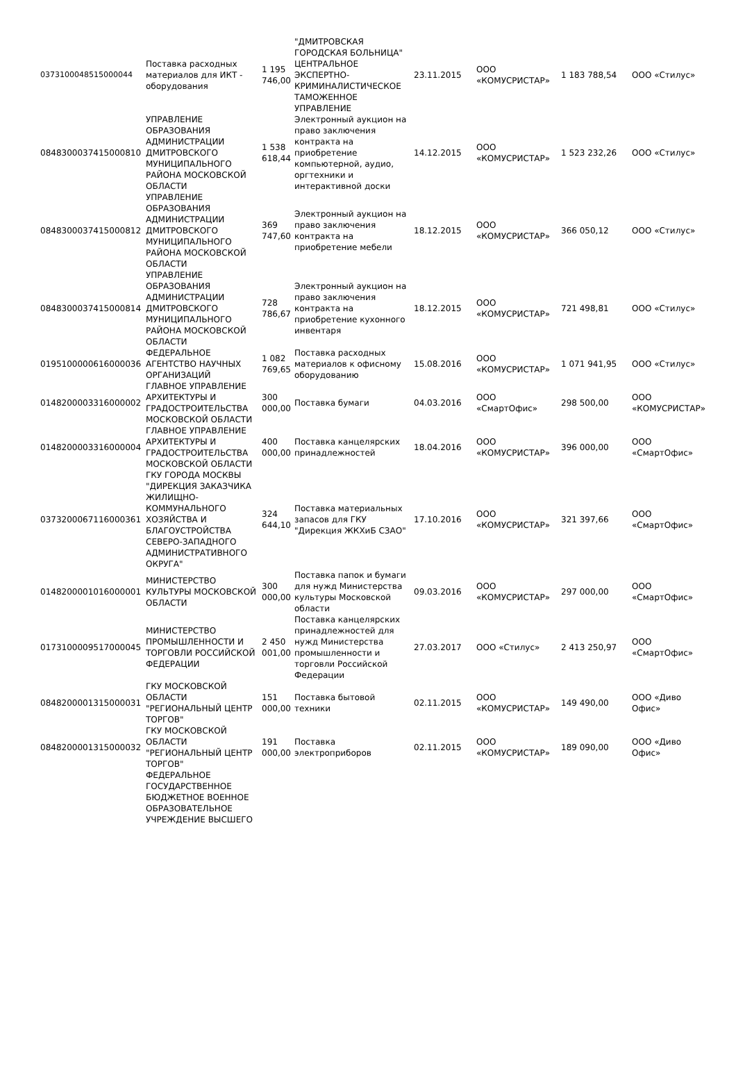| 0373100048515000044 | Поставка расходных материалов для ИКТ - оборудования | 1 195 746,00 | "ДМИТРОВСКАЯ ГОРОДСКАЯ БОЛЬНИЦА" ЦЕНТРАЛЬНОЕ ЭКСПЕРТНО-КРИМИНАЛИСТИЧЕСКОЕ ТАМОЖЕННОЕ УПРАВЛЕНИЕ | 23.11.2015 | ООО «КОМУСРИСТАР» | 1 183 788,54 | ООО «Стилус» |
| 0848300037415000810 | УПРАВЛЕНИЕ ОБРАЗОВАНИЯ АДМИНИСТРАЦИИ ДМИТРОВСКОГО МУНИЦИПАЛЬНОГО РАЙОНА МОСКОВСКОЙ ОБЛАСТИ | 1 538 618,44 | Электронный аукцион на право заключения контракта на приобретение компьютерной, аудио, оргтехники и интерактивной доски | 14.12.2015 | ООО «КОМУСРИСТАР» | 1 523 232,26 | ООО «Стилус» |
| 0848300037415000812 | УПРАВЛЕНИЕ ОБРАЗОВАНИЯ АДМИНИСТРАЦИИ ДМИТРОВСКОГО МУНИЦИПАЛЬНОГО РАЙОНА МОСКОВСКОЙ ОБЛАСТИ | 369 747,60 | Электронный аукцион на право заключения контракта на приобретение мебели | 18.12.2015 | ООО «КОМУСРИСТАР» | 366 050,12 | ООО «Стилус» |
| 0848300037415000814 | УПРАВЛЕНИЕ ОБРАЗОВАНИЯ АДМИНИСТРАЦИИ ДМИТРОВСКОГО МУНИЦИПАЛЬНОГО РАЙОНА МОСКОВСКОЙ ОБЛАСТИ | 728 786,67 | Электронный аукцион на право заключения контракта на приобретение кухонного инвентаря | 18.12.2015 | ООО «КОМУСРИСТАР» | 721 498,81 | ООО «Стилус» |
| 0195100000616000036 | ФЕДЕРАЛЬНОЕ АГЕНТСТВО НАУЧНЫХ ОРГАНИЗАЦИЙ | 1 082 769,65 | Поставка расходных материалов к офисному оборудованию | 15.08.2016 | ООО «КОМУСРИСТАР» | 1 071 941,95 | ООО «Стилус» |
| 0148200003316000002 | ГЛАВНОЕ УПРАВЛЕНИЕ АРХИТЕКТУРЫ И ГРАДОСТРОИТЕЛЬСТВА МОСКОВСКОЙ ОБЛАСТИ | 300 000,00 | Поставка бумаги | 04.03.2016 | ООО «СмартОфис» | 298 500,00 | ООО «КОМУСРИСТАР» |
| 0148200003316000004 | ГЛАВНОЕ УПРАВЛЕНИЕ АРХИТЕКТУРЫ И ГРАДОСТРОИТЕЛЬСТВА МОСКОВСКОЙ ОБЛАСТИ | 400 000,00 | Поставка канцелярских принадлежностей | 18.04.2016 | ООО «КОМУСРИСТАР» | 396 000,00 | ООО «СмартОфис» |
| 0373200067116000361 | ГКУ ГОРОДА МОСКВЫ "ДИРЕКЦИЯ ЗАКАЗЧИКА ЖИЛИЩНО-КОММУНАЛЬНОГО ХОЗЯЙСТВА И БЛАГОУСТРОЙСТВА СЕВЕРО-ЗАПАДНОГО АДМИНИСТРАТИВНОГО ОКРУГА" | 324 644,10 | Поставка материальных запасов для ГКУ "Дирекция ЖКХиБ СЗАО" | 17.10.2016 | ООО «КОМУСРИСТАР» | 321 397,66 | ООО «СмартОфис» |
| 0148200001016000001 | МИНИСТЕРСТВО КУЛЬТУРЫ МОСКОВСКОЙ ОБЛАСТИ | 300 000,00 | Поставка папок и бумаги для нужд Министерства культуры Московской области | 09.03.2016 | ООО «КОМУСРИСТАР» | 297 000,00 | ООО «СмартОфис» |
| 0173100009517000045 | МИНИСТЕРСТВО ПРОМЫШЛЕННОСТИ И ТОРГОВЛИ РОССИЙСКОЙ ФЕДЕРАЦИИ | 2 450 001,00 | Поставка канцелярских принадлежностей для нужд Министерства промышленности и торговли Российской Федерации | 27.03.2017 | ООО «Стилус» | 2 413 250,97 | ООО «СмартОфис» |
| 0848200001315000031 | ГКУ МОСКОВСКОЙ ОБЛАСТИ "РЕГИОНАЛЬНЫЙ ЦЕНТР ТОРГОВ" | 151 000,00 | Поставка бытовой техники | 02.11.2015 | ООО «КОМУСРИСТАР» | 149 490,00 | ООО «Диво Офис» |
| 0848200001315000032 | ГКУ МОСКОВСКОЙ ОБЛАСТИ "РЕГИОНАЛЬНЫЙ ЦЕНТР ТОРГОВ" | 191 000,00 | Поставка электроприборов | 02.11.2015 | ООО «КОМУСРИСТАР» | 189 090,00 | ООО «Диво Офис» |
| | ФЕДЕРАЛЬНОЕ ГОСУДАРСТВЕННОЕ БЮДЖЕТНОЕ ВОЕННОЕ ОБРАЗОВАТЕЛЬНОЕ УЧРЕЖДЕНИЕ ВЫСШЕГО | | | | | | |